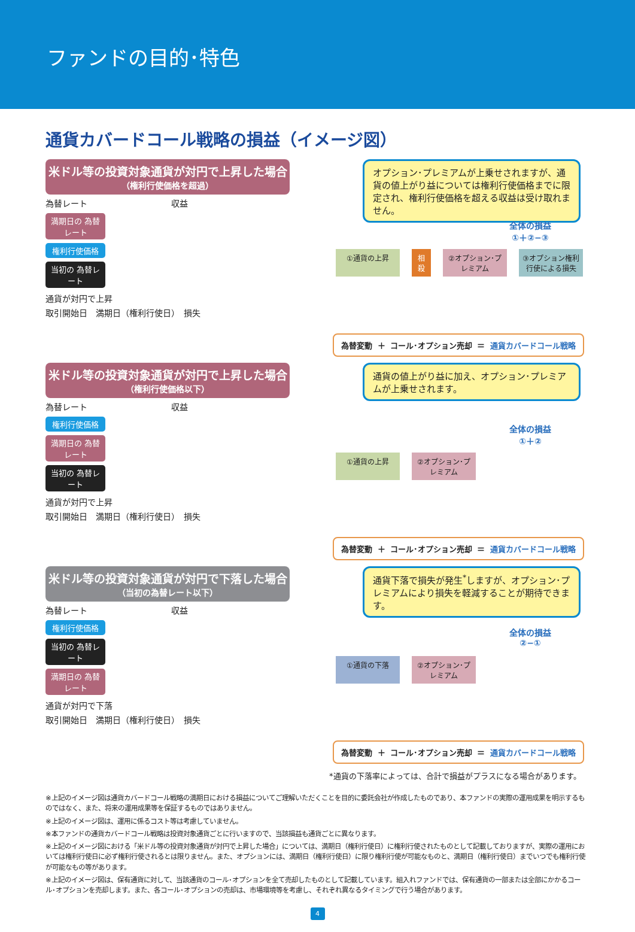ファンドの目的･特色
通貨カバードコール戦略の損益（イメージ図）
米ドル等の投資対象通貨が対円で上昇した場合
（権利行使価格を超過）
オプション･プレミアムが上乗せされますが、通貨の値上がり益については権利行使価格までに限定され、権利行使価格を超える収益は受け取れません。
為替レート　　　　　　　　　　収益
満期日の 為替レート
権利行使価格
当初の 為替レート
通貨が対円で上昇
取引開始日　満期日（権利行使日）　損失
全体の損益
①＋②−③
①通貨の上昇 相殺
②オプション･プレミアム
③オプション権利行使による損失
為替変動 ＋ コール･オプション売却 ＝ 通貨カバードコール戦略
米ドル等の投資対象通貨が対円で上昇した場合
（権利行使価格以下）
通貨の値上がり益に加え、オプション･プレミアムが上乗せされます。
為替レート　　　　　　　　　　収益
権利行使価格
満期日の 為替レート
当初の 為替レート
通貨が対円で上昇
取引開始日　満期日（権利行使日）　損失
全体の損益
①＋②
①通貨の上昇 ②オプション･プレミアム
為替変動 ＋ コール･オプション売却 ＝ 通貨カバードコール戦略
米ドル等の投資対象通貨が対円で下落した場合
（当初の為替レート以下）
通貨下落で損失が発生<sup>*</sup>しますが、オプション･プレミアムにより損失を軽減することが期待できます。
為替レート　　　　　　　　　　収益
権利行使価格
当初の 為替レート
満期日の 為替レート
通貨が対円で下落
取引開始日　満期日（権利行使日）　損失
全体の損益
②−①
①通貨の下落 ②オプション･プレミアム
為替変動 ＋ コール･オプション売却 ＝ 通貨カバードコール戦略
*通貨の下落率によっては、合計で損益がプラスになる場合があります。
※上記のイメージ図は通貨カバードコール戦略の満期日における損益についてご理解いただくことを目的に委託会社が作成したものであり、本ファンドの実際の運用成果を明示するものではなく、また、将来の運用成果等を保証するものではありません。
※上記のイメージ図は、運用に係るコスト等は考慮していません。
※本ファンドの通貨カバードコール戦略は投資対象通貨ごとに行いますので、当該損益も通貨ごとに異なります。
※上記のイメージ図における「米ドル等の投資対象通貨が対円で上昇した場合」については、満期日（権利行使日）に権利行使されたものとして記載しておりますが、実際の運用においては権利行使日に必ず権利行使されるとは限りません。また、オプションには、満期日（権利行使日）に限り権利行使が可能なものと、満期日（権利行使日）までいつでも権利行使が可能なもの等があります。
※上記のイメージ図は、保有通貨に対して、当該通貨のコール･オプションを全て売却したものとして記載しています。組入れファンドでは、保有通貨の一部または全部にかかるコール･オプションを売却します。また、各コール･オプションの売却は、市場環境等を考慮し、それぞれ異なるタイミングで行う場合があります。
4